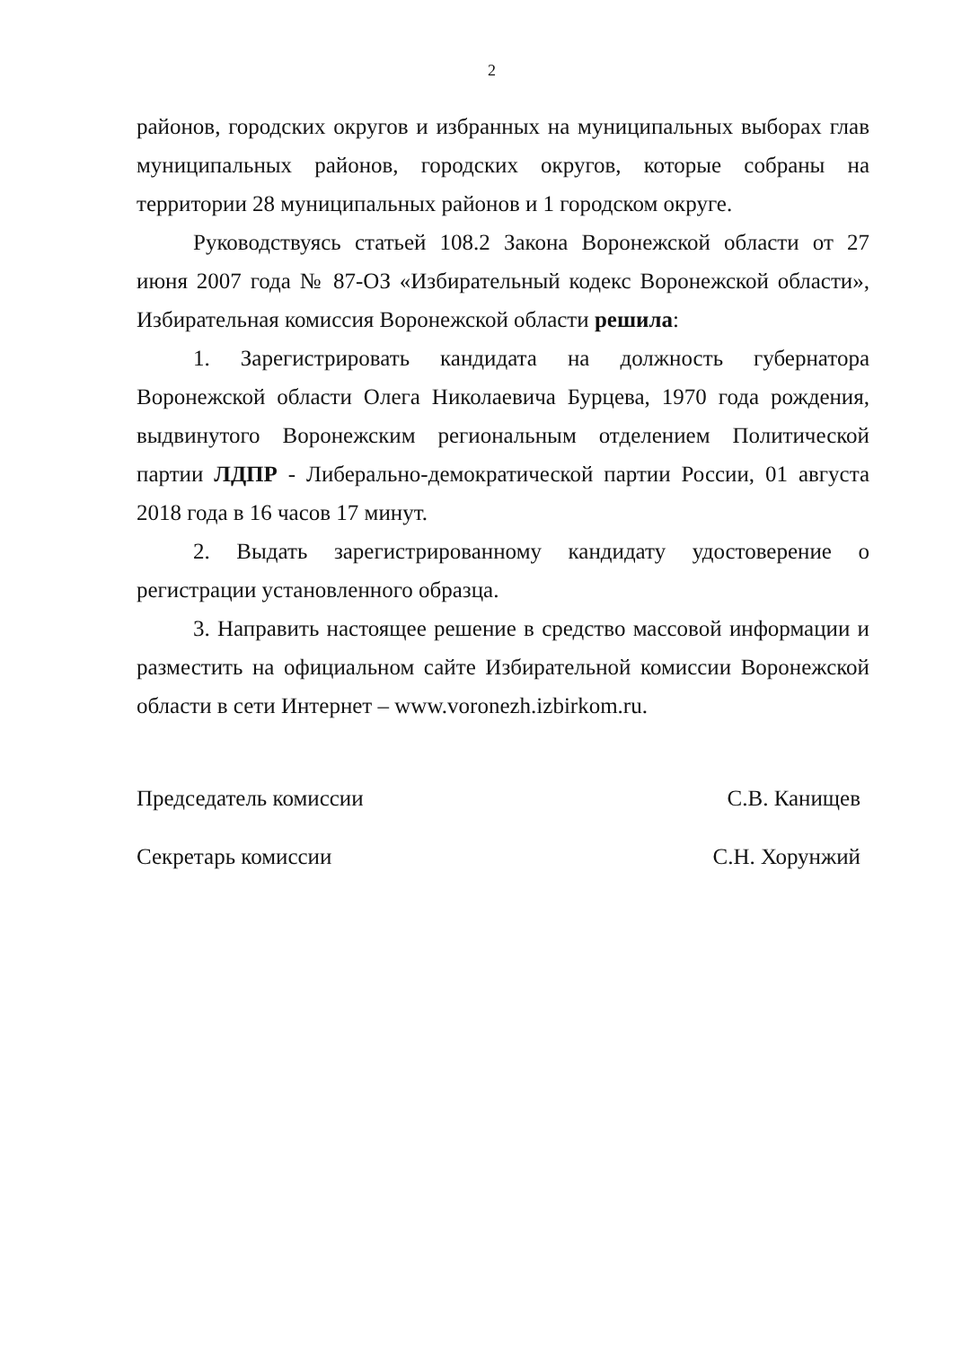2
районов, городских округов и избранных на муниципальных выборах глав муниципальных районов, городских округов, которые собраны на территории 28 муниципальных районов и 1 городском округе.
Руководствуясь статьей 108.2 Закона Воронежской области от 27 июня 2007 года № 87-ОЗ «Избирательный кодекс Воронежской области», Избирательная комиссия Воронежской области решила:
1. Зарегистрировать кандидата на должность губернатора Воронежской области Олега Николаевича Бурцева, 1970 года рождения, выдвинутого Воронежским региональным отделением Политической партии ЛДПР - Либерально-демократической партии России, 01 августа 2018 года в 16 часов 17 минут.
2. Выдать зарегистрированному кандидату удостоверение о регистрации установленного образца.
3. Направить настоящее решение в средство массовой информации и разместить на официальном сайте Избирательной комиссии Воронежской области в сети Интернет – www.voronezh.izbirkom.ru.
Председатель комиссии С.В. Канищев
Секретарь комиссии С.Н. Хорунжий